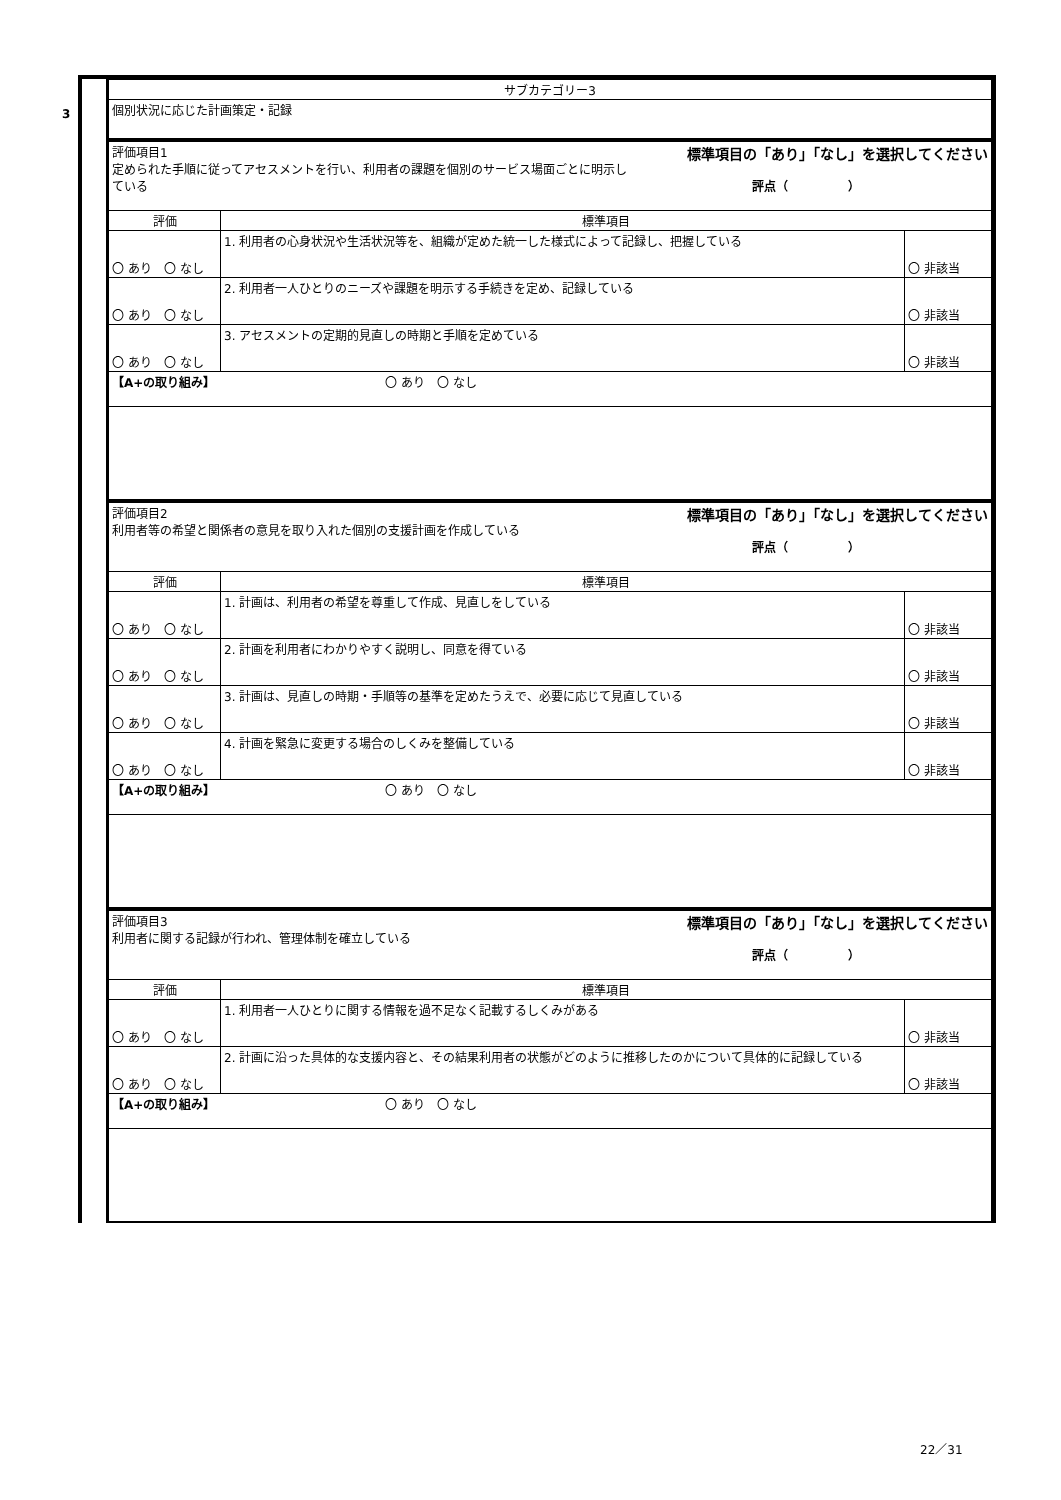3
| サブカテゴリー3 |
| 個別状況に応じた計画策定・記録 |
| 評価項目1 標準項目の「あり」「なし」を選択してください 定められた手順に従ってアセスメントを行い、利用者の課題を個別のサービス場面ごとに明示し ている 評点（ ） | | |
| 評価 | 標準項目 | |
| 〇 あり 〇 なし | 1. 利用者の心身状況や生活状況等を、組織が定めた統一した様式によって記録し、把握している | 〇 非該当 |
| 〇 あり 〇 なし | 2. 利用者一人ひとりのニーズや課題を明示する手続きを定め、記録している | 〇 非該当 |
| 〇 あり 〇 なし | 3. アセスメントの定期的見直しの時期と手順を定めている | 〇 非該当 |
| 【A+の取り組み】 〇 あり 〇 なし | | |
| 評価項目2 標準項目の「あり」「なし」を選択してください 利用者等の希望と関係者の意見を取り入れた個別の支援計画を作成している 評点（ ） | | |
| 評価 | 標準項目 | |
| 〇 あり 〇 なし | 1. 計画は、利用者の希望を尊重して作成、見直しをしている | 〇 非該当 |
| 〇 あり 〇 なし | 2. 計画を利用者にわかりやすく説明し、同意を得ている | 〇 非該当 |
| 〇 あり 〇 なし | 3. 計画は、見直しの時期・手順等の基準を定めたうえで、必要に応じて見直している | 〇 非該当 |
| 〇 あり 〇 なし | 4. 計画を緊急に変更する場合のしくみを整備している | 〇 非該当 |
| 【A+の取り組み】 〇 あり 〇 なし | | |
| 評価項目3 標準項目の「あり」「なし」を選択してください 利用者に関する記録が行われ、管理体制を確立している 評点（ ） | | |
| 評価 | 標準項目 | |
| 〇 あり 〇 なし | 1. 利用者一人ひとりに関する情報を過不足なく記載するしくみがある | 〇 非該当 |
| 〇 あり 〇 なし | 2. 計画に沿った具体的な支援内容と、その結果利用者の状態がどのように推移したのかについて具体的に記録している | 〇 非該当 |
| 【A+の取り組み】 〇 あり 〇 なし | | |
22／31